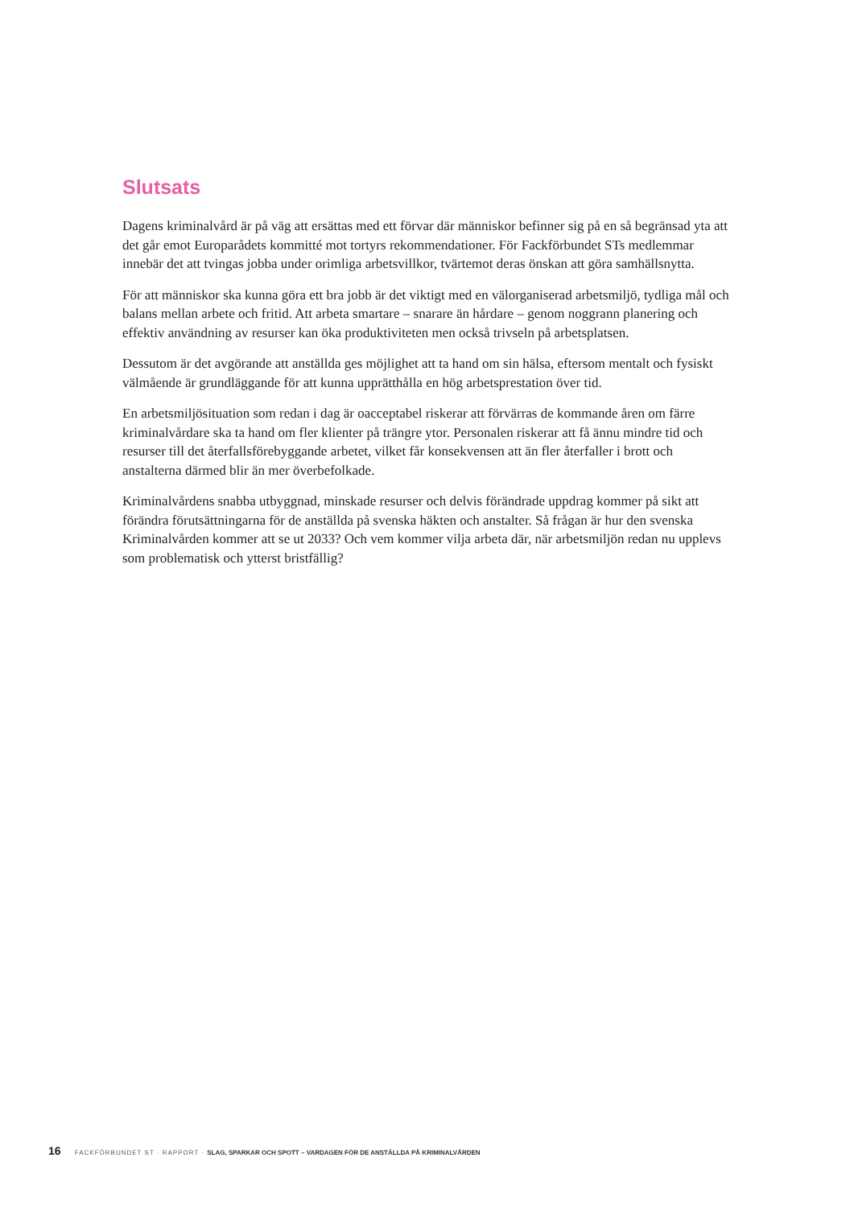Slutsats
Dagens kriminalvård är på väg att ersättas med ett förvar där människor befinner sig på en så begränsad yta att det går emot Europarådets kommitté mot tortyrs rekommendationer. För Fackförbundet STs medlemmar innebär det att tvingas jobba under orimliga arbetsvillkor, tvärtemot deras önskan att göra samhällsnytta.
För att människor ska kunna göra ett bra jobb är det viktigt med en välorganiserad arbetsmiljö, tydliga mål och balans mellan arbete och fritid. Att arbeta smartare – snarare än hårdare – genom noggrann planering och effektiv användning av resurser kan öka produktiviteten men också trivseln på arbetsplatsen.
Dessutom är det avgörande att anställda ges möjlighet att ta hand om sin hälsa, eftersom mentalt och fysiskt välmående är grundläggande för att kunna upprätthålla en hög arbetsprestation över tid.
En arbetsmiljösituation som redan i dag är oacceptabel riskerar att förvärras de kommande åren om färre kriminalvårdare ska ta hand om fler klienter på trängre ytor. Personalen riskerar att få ännu mindre tid och resurser till det återfallsförebyggande arbetet, vilket får konsekvensen att än fler återfaller i brott och anstalterna därmed blir än mer överbefolkade.
Kriminalvårdens snabba utbyggnad, minskade resurser och delvis förändrade uppdrag kommer på sikt att förändra förutsättningarna för de anställda på svenska häkten och anstalter. Så frågan är hur den svenska Kriminalvården kommer att se ut 2033? Och vem kommer vilja arbeta där, när arbetsmiljön redan nu upplevs som problematisk och ytterst bristfällig?
16 FACKFÖRBUNDET ST · RAPPORT · SLAG, SPARKAR OCH SPOTT – VARDAGEN FÖR DE ANSTÄLLDA PÅ KRIMINALVÅRDEN